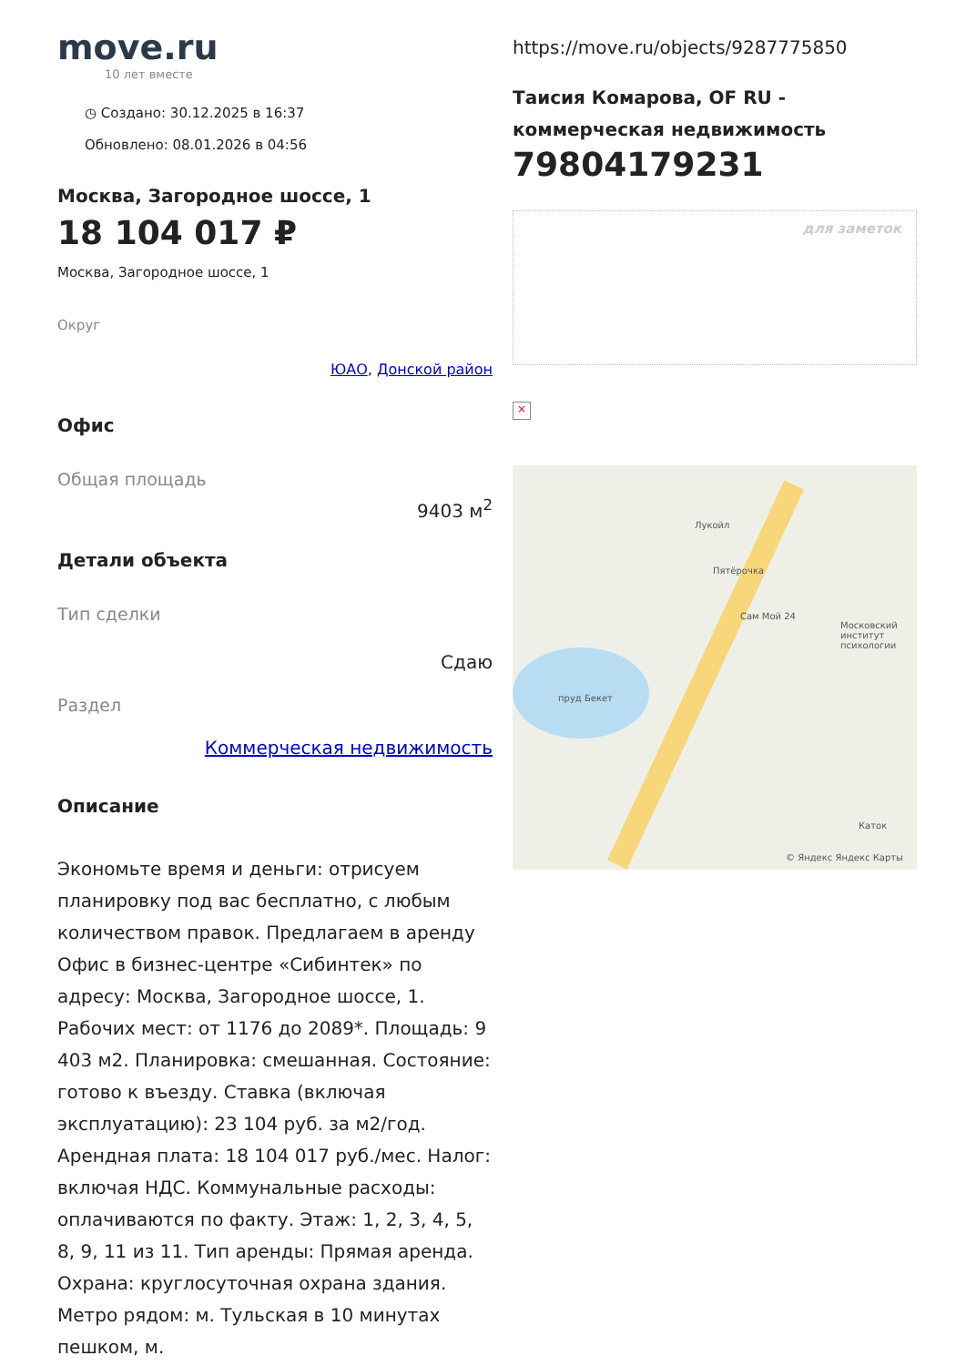move.ru
10 лет вместе
◷ Создано: 30.12.2025 в 16:37
Обновлено: 08.01.2026 в 04:56
Москва, Загородное шоссе, 1
18 104 017 ₽
Москва, Загородное шоссе, 1
Округ
ЮАО, Донской район
Офис
Общая площадь
9403 м<sup>2</sup>
Детали объекта
Тип сделки
Сдаю
Раздел
Коммерческая недвижимость
Описание
Экономьте время и деньги: отрисуем планировку под вас бесплатно, с любым количеством правок. Предлагаем в аренду Офис в бизнес-центре «Сибинтек» по адресу: Москва, Загородное шоссе, 1. Рабочих мест: от 1176 до 2089*. Площадь: 9 403 м2. Планировка: смешанная. Состояние: готово к въезду. Ставка (включая эксплуатацию): 23 104 руб. за м2/год. Арендная плата: 18 104 017 руб./мес. Налог: включая НДС. Коммунальные расходы: оплачиваются по факту. Этаж: 1, 2, 3, 4, 5, 8, 9, 11 из 11. Тип аренды: Прямая аренда. Охрана: круглосуточная охрана здания. Метро рядом: м. Тульская в 10 минутах пешком, м.
https://move.ru/objects/9287775850
Таисия Комарова, OF RU - коммерческая недвижимость
79804179231
для заметок
×
пруд Бекет
Лукойл
Пятёрочка
Сам Мой 24
Московский институт психологии
Каток
© Яндекс Яндекс Карты